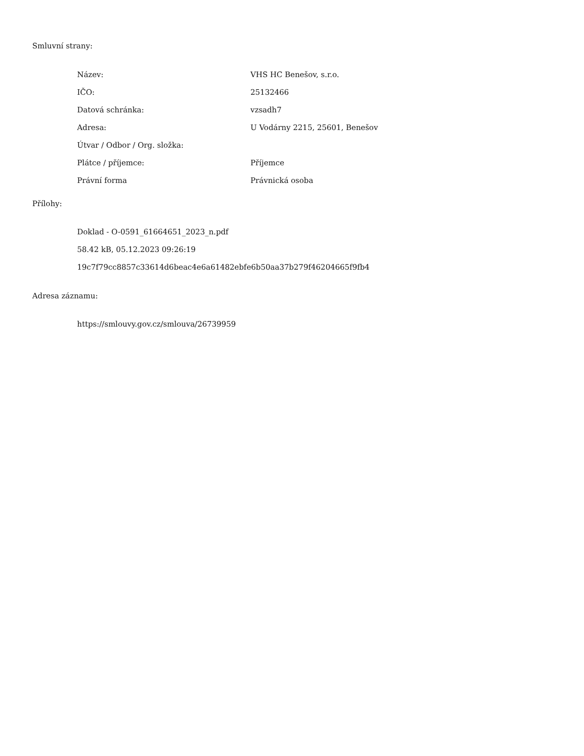Smluvní strany:
| Název: | VHS HC Benešov, s.r.o. |
| IČO: | 25132466 |
| Datová schránka: | vzsadh7 |
| Adresa: | U Vodárny 2215, 25601, Benešov |
| Útvar / Odbor / Org. složka: | |
| Plátce / příjemce: | Příjemce |
| Právní forma | Právnická osoba |
Přílohy:
Doklad - O-0591_61664651_2023_n.pdf
58.42 kB, 05.12.2023 09:26:19
19c7f79cc8857c33614d6beac4e6a61482ebfe6b50aa37b279f46204665f9fb4
Adresa záznamu:
https://smlouvy.gov.cz/smlouva/26739959